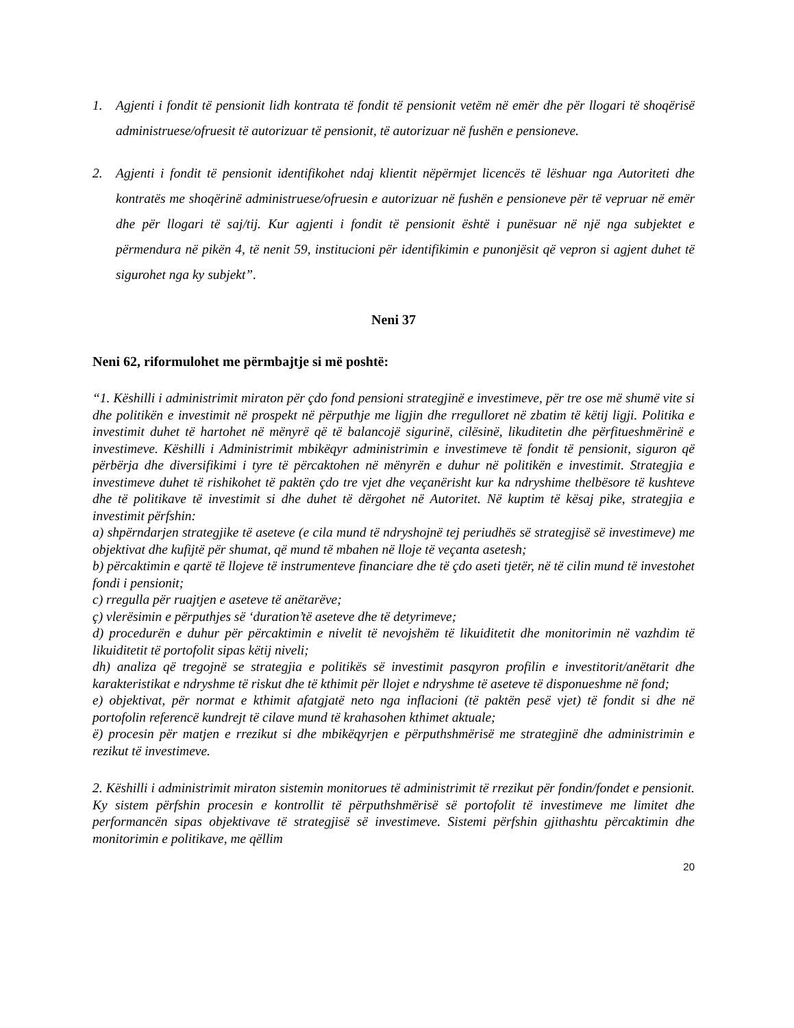1. Agjenti i fondit të pensionit lidh kontrata të fondit të pensionit vetëm në emër dhe për llogari të shoqërisë administruese/ofruesit të autorizuar të pensionit, të autorizuar në fushën e pensioneve.
2. Agjenti i fondit të pensionit identifikohet ndaj klientit nëpërmjet licencës të lëshuar nga Autoriteti dhe kontratës me shoqërinë administruese/ofruesin e autorizuar në fushën e pensioneve për të vepruar në emër dhe për llogari të saj/tij. Kur agjenti i fondit të pensionit është i punësuar në një nga subjektet e përmendura në pikën 4, të nenit 59, institucioni për identifikimin e punonjësit që vepron si agjent duhet të sigurohet nga ky subjekt”.
Neni 37
Neni 62, riformulohet me përmbajtje si më poshtë:
“1. Këshilli i administrimit miraton për çdo fond pensioni strategjinë e investimeve, për tre ose më shumë vite si dhe politikën e investimit në prospekt në përputhje me ligjin dhe rregulloret në zbatim të këtij ligji. Politika e investimit duhet të hartohet në mënyrë që të balancojë sigurinë, cilësinë, likuditetin dhe përfitueshmërinë e investimeve. Këshilli i Administrimit mbikëqyr administrimin e investimeve të fondit të pensionit, siguron që përbërja dhe diversifikimi i tyre të përcaktohen në mënyrën e duhur në politikën e investimit. Strategjia e investimeve duhet të rishikohet të paktën çdo tre vjet dhe veçanërisht kur ka ndryshime thelbësore të kushteve dhe të politikave të investimit si dhe duhet të dërgohet në Autoritet. Në kuptim të kësaj pike, strategjia e investimit përfshin:
a) shpërndarjen strategjike të aseteve (e cila mund të ndryshojnë tej periudhës së strategjisë së investimeve) me objektivat dhe kufijtë për shumat, që mund të mbahen në lloje të veçanta asetesh;
b) përcaktimin e qartë të llojeve të instrumenteve financiare dhe të çdo aseti tjetër, në të cilin mund të investohet fondi i pensionit;
c) rregulla për ruajtjen e aseteve të anëtarëve;
ç) vlerësimin e përputhjes së ‘duration’të aseteve dhe të detyrimeve;
d) procedurën e duhur për përcaktimin e nivelit të nevojshëm të likuiditetit dhe monitorimin në vazhdim të likuiditetit të portofolit sipas këtij niveli;
dh) analiza që tregojnë se strategjia e politikës së investimit pasqyron profilin e investitorit/anëtarit dhe karakteristikat e ndryshme të riskut dhe të kthimit për llojet e ndryshme të aseteve të disponueshme në fond;
e) objektivat, për normat e kthimit afatgjatë neto nga inflacioni (të paktën pesë vjet) të fondit si dhe në portofolin referencë kundrejt të cilave mund të krahasohen kthimet aktuale;
ë) procesin për matjen e rrezikut si dhe mbikëqyrjen e përputhshmërisë me strategjinë dhe administrimin e rezikut të investimeve.
2. Këshilli i administrimit miraton sistemin monitorues të administrimit të rrezikut për fondin/fondet e pensionit. Ky sistem përfshin procesin e kontrollit të përputhshmërisë së portofolit të investimeve me limitet dhe performancën sipas objektivave të strategjisë së investimeve. Sistemi përfshin gjithashtu përcaktimin dhe monitorimin e politikave, me qëllim
20